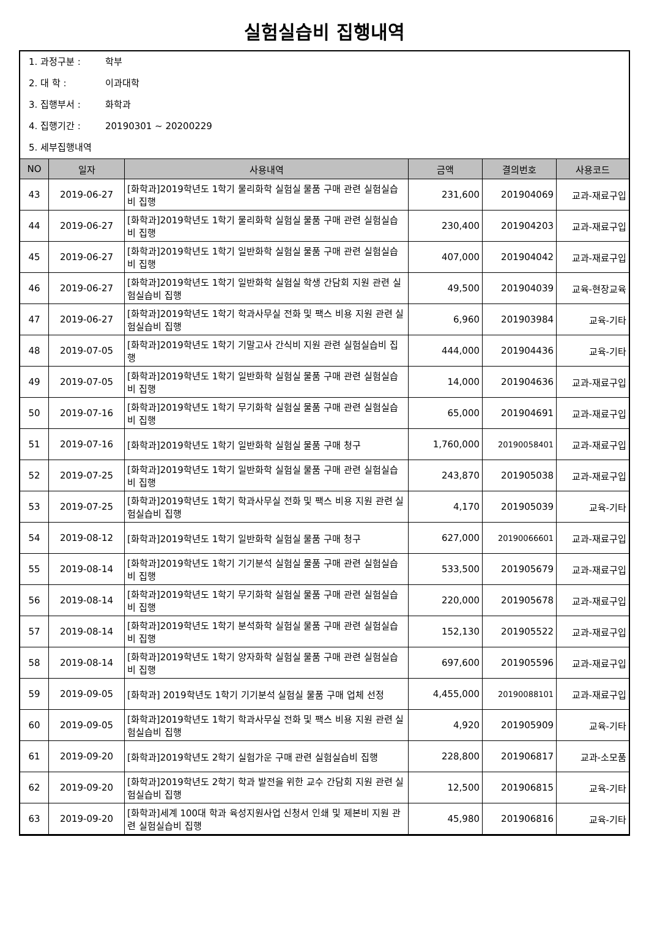실험실습비 집행내역
1. 과정구분 : 학부
2. 대 학 : 이과대학
3. 집행부서 : 화학과
4. 집행기간 : 20190301 ~ 20200229
5. 세부집행내역
| NO | 일자 | 사용내역 | 금액 | 결의번호 | 사용코드 |
| --- | --- | --- | --- | --- | --- |
| 43 | 2019-06-27 | [화학과]2019학년도 1학기 물리화학 실험실 물품 구매 관련 실험실습비 집행 | 231,600 | 201904069 | 교과-재료구입 |
| 44 | 2019-06-27 | [화학과]2019학년도 1학기 물리화학 실험실 물품 구매 관련 실험실습비 집행 | 230,400 | 201904203 | 교과-재료구입 |
| 45 | 2019-06-27 | [화학과]2019학년도 1학기 일반화학 실험실 물품 구매 관련 실험실습비 집행 | 407,000 | 201904042 | 교과-재료구입 |
| 46 | 2019-06-27 | [화학과]2019학년도 1학기 일반화학 실험실 학생 간담회 지원 관련 실험실습비 집행 | 49,500 | 201904039 | 교육-현장교육 |
| 47 | 2019-06-27 | [화학과]2019학년도 1학기 학과사무실 전화 및 팩스 비용 지원 관련 실험실습비 집행 | 6,960 | 201903984 | 교육-기타 |
| 48 | 2019-07-05 | [화학과]2019학년도 1학기 기말고사 간식비 지원 관련 실험실습비 집행 | 444,000 | 201904436 | 교육-기타 |
| 49 | 2019-07-05 | [화학과]2019학년도 1학기 일반화학 실험실 물품 구매 관련 실험실습비 집행 | 14,000 | 201904636 | 교과-재료구입 |
| 50 | 2019-07-16 | [화학과]2019학년도 1학기 무기화학 실험실 물품 구매 관련 실험실습비 집행 | 65,000 | 201904691 | 교과-재료구입 |
| 51 | 2019-07-16 | [화학과]2019학년도 1학기 일반화학 실험실 물품 구매 청구 | 1,760,000 | 20190058401 | 교과-재료구입 |
| 52 | 2019-07-25 | [화학과]2019학년도 1학기 일반화학 실험실 물품 구매 관련 실험실습비 집행 | 243,870 | 201905038 | 교과-재료구입 |
| 53 | 2019-07-25 | [화학과]2019학년도 1학기 학과사무실 전화 및 팩스 비용 지원 관련 실험실습비 집행 | 4,170 | 201905039 | 교육-기타 |
| 54 | 2019-08-12 | [화학과]2019학년도 1학기 일반화학 실험실 물품 구매 청구 | 627,000 | 20190066601 | 교과-재료구입 |
| 55 | 2019-08-14 | [화학과]2019학년도 1학기 기기분석 실험실 물품 구매 관련 실험실습비 집행 | 533,500 | 201905679 | 교과-재료구입 |
| 56 | 2019-08-14 | [화학과]2019학년도 1학기 무기화학 실험실 물품 구매 관련 실험실습비 집행 | 220,000 | 201905678 | 교과-재료구입 |
| 57 | 2019-08-14 | [화학과]2019학년도 1학기 분석화학 실험실 물품 구매 관련 실험실습비 집행 | 152,130 | 201905522 | 교과-재료구입 |
| 58 | 2019-08-14 | [화학과]2019학년도 1학기 양자화학 실험실 물품 구매 관련 실험실습비 집행 | 697,600 | 201905596 | 교과-재료구입 |
| 59 | 2019-09-05 | [화학과] 2019학년도 1학기 기기분석 실험실 물품 구매 업체 선정 | 4,455,000 | 20190088101 | 교과-재료구입 |
| 60 | 2019-09-05 | [화학과]2019학년도 1학기 학과사무실 전화 및 팩스 비용 지원 관련 실험실습비 집행 | 4,920 | 201905909 | 교육-기타 |
| 61 | 2019-09-20 | [화학과]2019학년도 2학기 실험가운 구매 관련 실험실습비 집행 | 228,800 | 201906817 | 교과-소모품 |
| 62 | 2019-09-20 | [화학과]2019학년도 2학기 학과 발전을 위한 교수 간담회 지원 관련 실험실습비 집행 | 12,500 | 201906815 | 교육-기타 |
| 63 | 2019-09-20 | [화학과]세계 100대 학과 육성지원사업 신청서 인쇄 및 제본비 지원 관련 실험실습비 집행 | 45,980 | 201906816 | 교육-기타 |